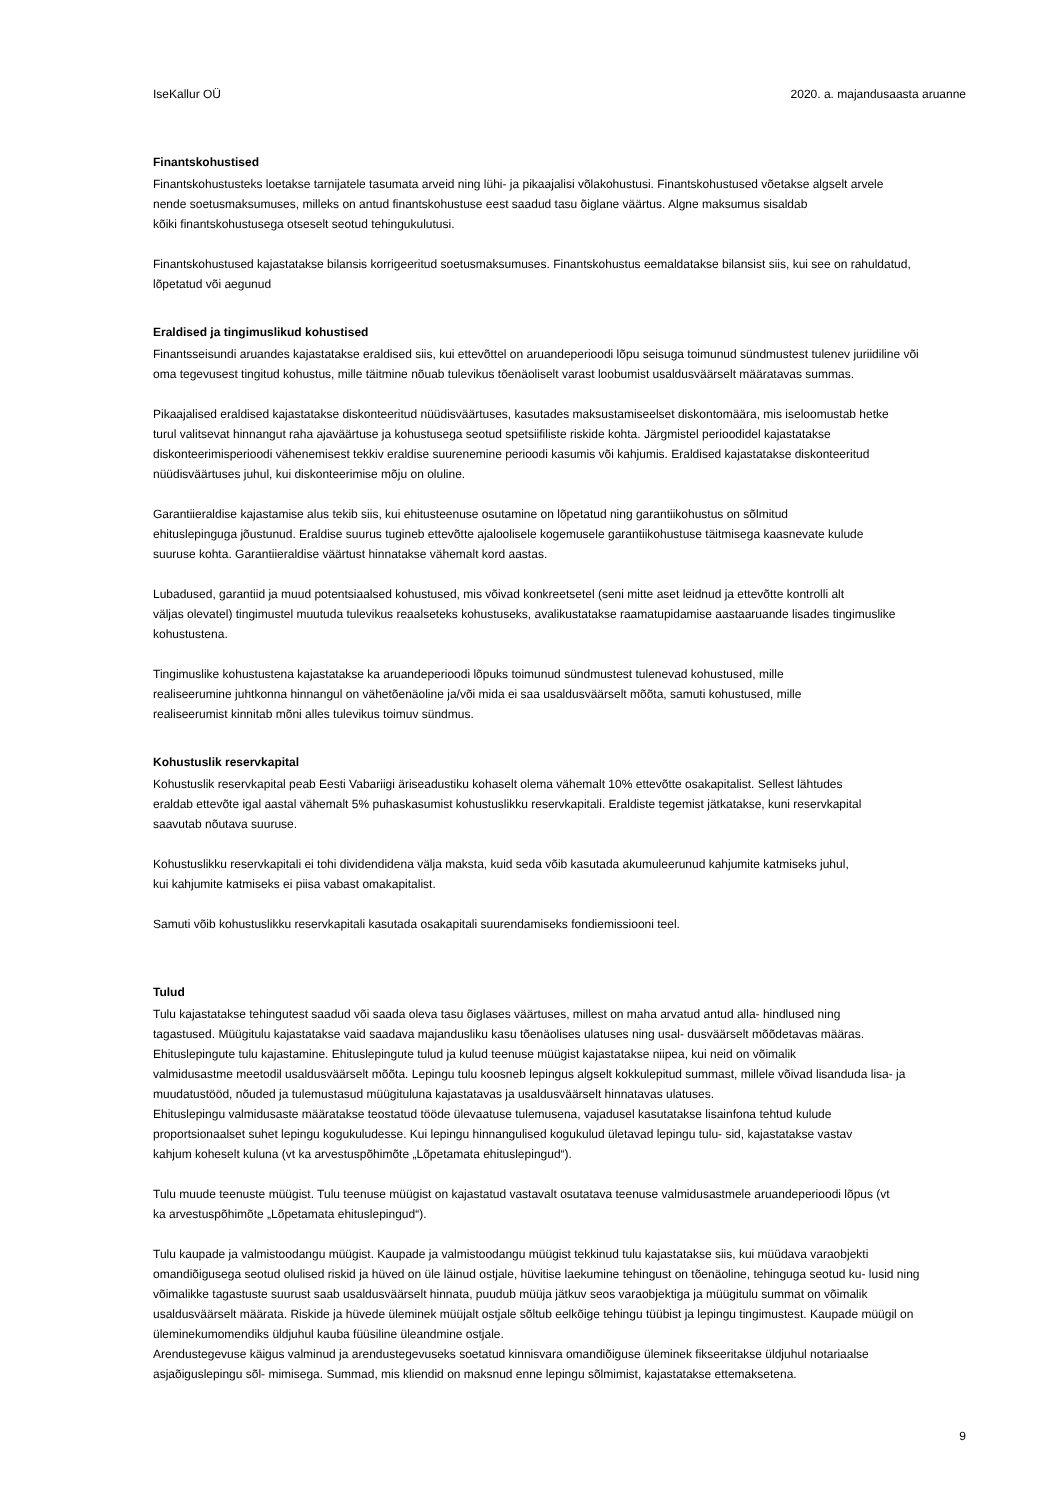IseKallur OÜ 2020. a. majandusaasta aruanne
Finantskohustised
Finantskohustusteks loetakse tarnijatele tasumata arveid ning lühi- ja pikaajalisi võlakohustusi. Finantskohustused võetakse algselt arvele
nende soetusmaksumuses, milleks on antud finantskohustuse eest saadud tasu õiglane väärtus. Algne maksumus sisaldab
kõiki finantskohustusega otseselt seotud tehingukulutusi.
Finantskohustused kajastatakse bilansis korrigeeritud soetusmaksumuses. Finantskohustus eemaldatakse bilansist siis, kui see on rahuldatud,
lõpetatud või aegunud
Eraldised ja tingimuslikud kohustised
Finantsseisundi aruandes kajastatakse eraldised siis, kui ettevõttel on aruandeperioodi lõpu seisuga toimunud sündmustest tulenev juriidiline või
oma tegevusest tingitud kohustus, mille täitmine nõuab tulevikus tõenäoliselt varast loobumist usaldusväärselt määratavas summas.
Pikaajalised eraldised kajastatakse diskonteeritud nüüdisväärtuses, kasutades maksustamiseelset diskontomäära, mis iseloomustab hetke
turul valitsevat hinnangut raha ajaväärtuse ja kohustusega seotud spetsiifiliste riskide kohta. Järgmistel perioodidel kajastatakse
diskonteerimisperioodi vähenemisest tekkiv eraldise suurenemine perioodi kasumis või kahjumis. Eraldised kajastatakse diskonteeritud
nüüdisväärtuses juhul, kui diskonteerimise mõju on oluline.
Garantiieraldise kajastamise alus tekib siis, kui ehitusteenuse osutamine on lõpetatud ning garantiikohustus on sõlmitud
ehituslepinguga jõustunud. Eraldise suurus tugineb ettevõtte ajaloolisele kogemusele garantiikohustuse täitmisega kaasnevate kulude
suuruse kohta. Garantiieraldise väärtust hinnatakse vähemalt kord aastas.
Lubadused, garantiid ja muud potentsiaalsed kohustused, mis võivad konkreetsetel (seni mitte aset leidnud ja ettevõtte kontrolli alt
väljas olevatel) tingimustel muutuda tulevikus reaalseteks kohustuseks, avalikustatakse raamatupidamise aastaaruande lisades tingimuslike
kohustustena.
Tingimuslike kohustustena kajastatakse ka aruandeperioodi lõpuks toimunud sündmustest tulenevad kohustused, mille
realiseerumine juhtkonna hinnangul on vähetõenäoline ja/või mida ei saa usaldusväärselt mõõta, samuti kohustused, mille
realiseerumist kinnitab mõni alles tulevikus toimuv sündmus.
Kohustuslik reservkapital
Kohustuslik reservkapital peab Eesti Vabariigi äriseadustiku kohaselt olema vähemalt 10% ettevõtte osakapitalist. Sellest lähtudes
eraldab ettevõte igal aastal vähemalt 5% puhaskasumist kohustuslikku reservkapitali. Eraldiste tegemist jätkatakse, kuni reservkapital
saavutab nõutava suuruse.
Kohustuslikku reservkapitali ei tohi dividendidena välja maksta, kuid seda võib kasutada akumuleerunud kahjumite katmiseks juhul,
kui kahjumite katmiseks ei piisa vabast omakapitalist.
Samuti võib kohustuslikku reservkapitali kasutada osakapitali suurendamiseks fondiemissiooni teel.
Tulud
Tulu kajastatakse tehingutest saadud või saada oleva tasu õiglases väärtuses, millest on maha arvatud antud alla- hindlused ning
tagastused. Müügitulu kajastatakse vaid saadava majandusliku kasu tõenäolises ulatuses ning usal- dusväärselt mõõdetavas määras.
Ehituslepingute tulu kajastamine. Ehituslepingute tulud ja kulud teenuse müügist kajastatakse niipea, kui neid on võimalik
valmidusastme meetodil usaldusväärselt mõõta. Lepingu tulu koosneb lepingus algselt kokkulepitud summast, millele võivad lisanduda lisa- ja
muudatustööd, nõuded ja tulemustasud müügituluna kajastatavas ja usaldusväärselt hinnatavas ulatuses.
Ehituslepingu valmidusaste määratakse teostatud tööde ülevaatuse tulemusena, vajadusel kasutatakse lisainfona tehtud kulude
proportsionaalset suhet lepingu kogukuludesse. Kui lepingu hinnangulised kogukulud ületavad lepingu tulu- sid, kajastatakse vastav
kahjum koheselt kuluna (vt ka arvestuspõhimõte „Lõpetamata ehituslepingud“).
Tulu muude teenuste müügist. Tulu teenuse müügist on kajastatud vastavalt osutatava teenuse valmidusastmele aruandeperioodi lõpus (vt
ka arvestuspõhimõte „Lõpetamata ehituslepingud“).
Tulu kaupade ja valmistoodangu müügist. Kaupade ja valmistoodangu müügist tekkinud tulu kajastatakse siis, kui müüdava varaobjekti
omandiõigusega seotud olulised riskid ja hüved on üle läinud ostjale, hüvitise laekumine tehingust on tõenäoline, tehinguga seotud ku- lusid ning
võimalikke tagastuste suurust saab usaldusväärselt hinnata, puudub müüja jätkuv seos varaobjektiga ja müügitulu summat on võimalik
usaldusväärselt määrata. Riskide ja hüvede üleminek müüjalt ostjale sõltub eelkõige tehingu tüübist ja lepingu tingimustest. Kaupade müügil on
üleminekumomendiks üldjuhul kauba füüsiline üleandmine ostjale.
Arendustegevuse käigus valminud ja arendustegevuseks soetatud kinnisvara omandiõiguse üleminek fikseeritakse üldjuhul notariaalse
asjaõiguslepingu sõl- mimisega. Summad, mis kliendid on maksnud enne lepingu sõlmimist, kajastatakse ettemaksetena.
9